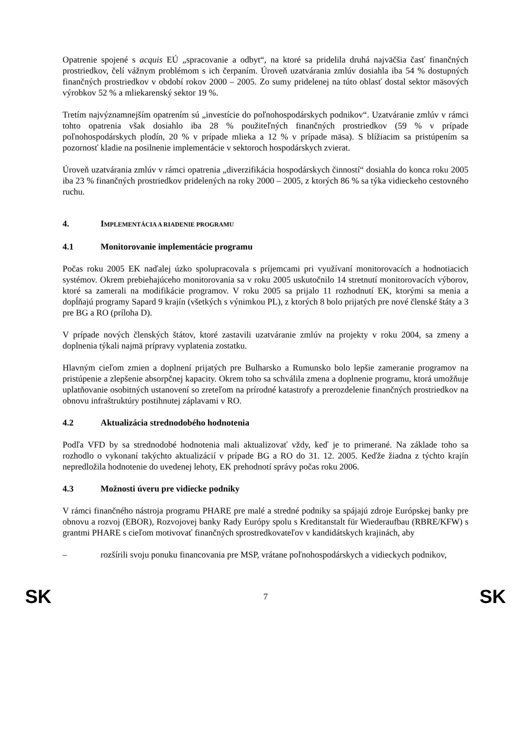Opatrenie spojené s acquis EÚ „spracovanie a odbyt“, na ktoré sa pridelila druhá najväčšia časť finančných prostriedkov, čelí vážnym problémom s ich čerpaním. Úroveň uzatvárania zmlúv dosiahla iba 54 % dostupných finančných prostriedkov v období rokov 2000 – 2005. Zo sumy pridelenej na túto oblasť dostal sektor mäsových výrobkov 52 % a mliekarenský sektor 19 %.
Tretím najvýznamnejším opatrením sú „investície do poľnohospodárskych podnikov“. Uzatváranie zmlúv v rámci tohto opatrenia však dosiahlo iba 28 % použiteľných finančných prostriedkov (59 % v prípade poľnohospodárskych plodín, 20 % v prípade mlieka a 12 % v prípade mäsa). S blížiacim sa pristúpením sa pozornosť kladie na posilnenie implementácie v sektoroch hospodárskych zvierat.
Úroveň uzatvárania zmlúv v rámci opatrenia „diverzifikácia hospodárskych činností“ dosiahla do konca roku 2005 iba 23 % finančných prostriedkov pridelených na roky 2000 – 2005, z ktorých 86 % sa týka vidieckeho cestovného ruchu.
4. IMPLEMENTÁCIA A RIADENIE PROGRAMU
4.1 Monitorovanie implementácie programu
Počas roku 2005 EK naďalej úzko spolupracovala s príjemcami pri využívaní monitorovacích a hodnotiacich systémov. Okrem prebiehajúceho monitorovania sa v roku 2005 uskutočnilo 14 stretnutí monitorovacích výborov, ktoré sa zamerali na modifikácie programov. V roku 2005 sa prijalo 11 rozhodnutí EK, ktorými sa menia a dopĺňajú programy Sapard 9 krajín (všetkých s výnimkou PL), z ktorých 8 bolo prijatých pre nové členské štáty a 3 pre BG a RO (príloha D).
V prípade nových členských štátov, ktoré zastavili uzatváranie zmlúv na projekty v roku 2004, sa zmeny a doplnenia týkali najmä prípravy vyplatenia zostatku.
Hlavným cieľom zmien a doplnení prijatých pre Bulharsko a Rumunsko bolo lepšie zameranie programov na pristúpenie a zlepšenie absorpčnej kapacity. Okrem toho sa schválila zmena a doplnenie programu, ktorá umožňuje uplatňovanie osobitných ustanovení so zreteľom na prírodné katastrofy a prerozdelenie finančných prostriedkov na obnovu infraštruktúry postihnutej záplavami v RO.
4.2 Aktualizácia strednodobého hodnotenia
Podľa VFD by sa strednodobé hodnotenia mali aktualizovať vždy, keď je to primerané. Na základe toho sa rozhodlo o vykonaní takýchto aktualizácií v prípade BG a RO do 31. 12. 2005. Keďže žiadna z týchto krajín nepredložila hodnotenie do uvedenej lehoty, EK prehodnotí správy počas roku 2006.
4.3 Možnosti úveru pre vidiecke podniky
V rámci finančného nástroja programu PHARE pre malé a stredné podniky sa spájajú zdroje Európskej banky pre obnovu a rozvoj (EBOR), Rozvojovej banky Rady Európy spolu s Kreditanstalt für Wiederaufbau (RBRE/KFW) s grantmi PHARE s cieľom motivovať finančných sprostredkovateľov v kandidátskych krajinách, aby
– rozšírili svoju ponuku financovania pre MSP, vrátane poľnohospodárskych a vidieckych podnikov,
SK 7 SK